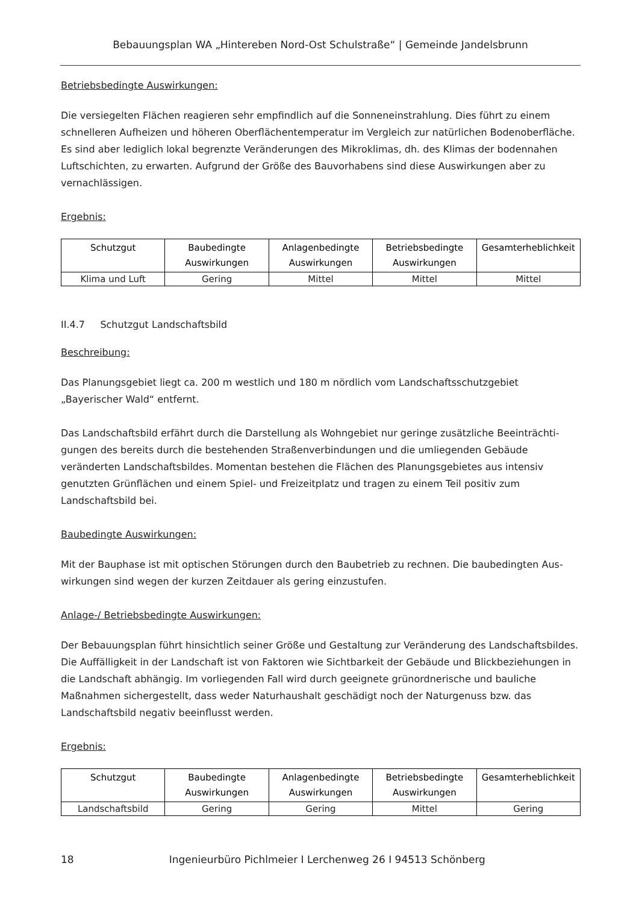Bebauungsplan WA „Hintereben Nord-Ost Schulstraße“ | Gemeinde Jandelsbrunn
Betriebsbedingte Auswirkungen:
Die versiegelten Flächen reagieren sehr empfindlich auf die Sonneneinstrahlung. Dies führt zu einem schnelleren Aufheizen und höheren Oberflächentemperatur im Vergleich zur natürlichen Bodenoberfläche. Es sind aber lediglich lokal begrenzte Veränderungen des Mikroklimas, dh. des Klimas der bodennahen Luftschichten, zu erwarten. Aufgrund der Größe des Bauvorhabens sind diese Auswirkungen aber zu vernachlässigen.
Ergebnis:
| Schutzgut | Baubedingte Auswirkungen | Anlagenbedingte Auswirkungen | Betriebsbedingte Auswirkungen | Gesamterheblichkeit |
| --- | --- | --- | --- | --- |
| Klima und Luft | Gering | Mittel | Mittel | Mittel |
II.4.7 Schutzgut Landschaftsbild
Beschreibung:
Das Planungsgebiet liegt ca. 200 m westlich und 180 m nördlich vom Landschaftsschutzgebiet „Bayerischer Wald“ entfernt.
Das Landschaftsbild erfährt durch die Darstellung als Wohngebiet nur geringe zusätzliche Beeinträchti-gungen des bereits durch die bestehenden Straßenverbindungen und die umliegenden Gebäude veränderten Landschaftsbildes. Momentan bestehen die Flächen des Planungsgebietes aus intensiv genutzten Grünflächen und einem Spiel- und Freizeitplatz und tragen zu einem Teil positiv zum Landschaftsbild bei.
Baubedingte Auswirkungen:
Mit der Bauphase ist mit optischen Störungen durch den Baubetrieb zu rechnen. Die baubedingten Aus-wirkungen sind wegen der kurzen Zeitdauer als gering einzustufen.
Anlage-/ Betriebsbedingte Auswirkungen:
Der Bebauungsplan führt hinsichtlich seiner Größe und Gestaltung zur Veränderung des Landschaftsbildes. Die Auffälligkeit in der Landschaft ist von Faktoren wie Sichtbarkeit der Gebäude und Blickbeziehungen in die Landschaft abhängig. Im vorliegenden Fall wird durch geeignete grünordnerische und bauliche Maßnahmen sichergestellt, dass weder Naturhaushalt geschädigt noch der Naturgenuss bzw. das Landschaftsbild negativ beeinflusst werden.
Ergebnis:
| Schutzgut | Baubedingte Auswirkungen | Anlagenbedingte Auswirkungen | Betriebsbedingte Auswirkungen | Gesamterheblichkeit |
| --- | --- | --- | --- | --- |
| Landschaftsbild | Gering | Gering | Mittel | Gering |
18 Ingenieurbüro Pichlmeier I Lerchenweg 26 I 94513 Schönberg